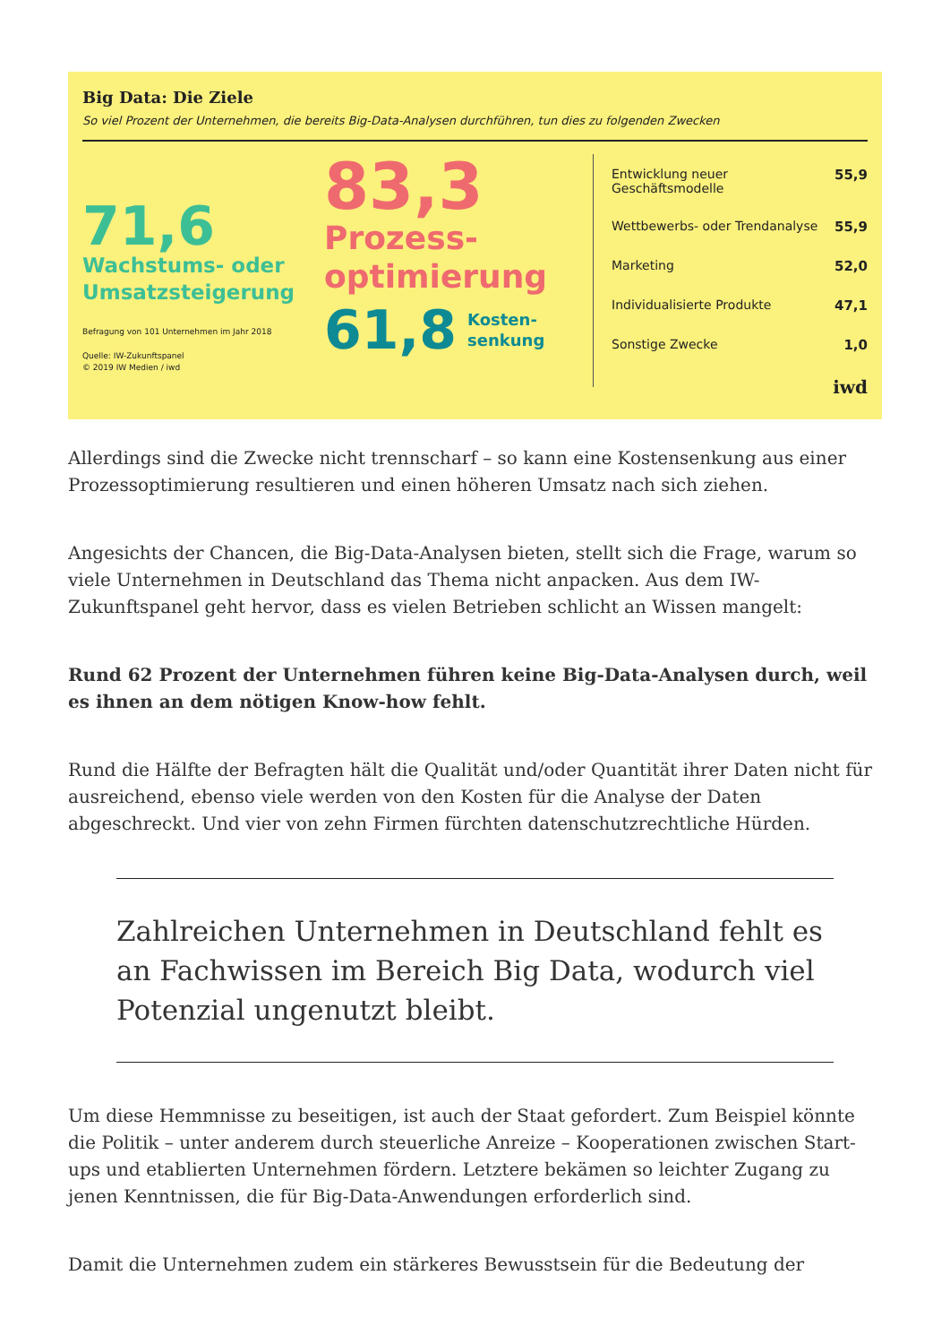Big Data: Die Ziele
So viel Prozent der Unternehmen, die bereits Big-Data-Analysen durchführen, tun dies zu folgenden Zwecken
71,6
Wachstums- oder Umsatzsteigerung
Befragung von 101 Unternehmen im Jahr 2018
Quelle: IW-Zukunftspanel
© 2019 IW Medien / iwd
83,3
Prozess-
optimierung
61,8 Kosten-
senkung
Entwicklung neuer Geschäftsmodelle 55,9
Wettbewerbs- oder Trendanalyse 55,9
Marketing 52,0
Individualisierte Produkte 47,1
Sonstige Zwecke 1,0
iwd
Allerdings sind die Zwecke nicht trennscharf – so kann eine Kostensenkung aus einer Prozessoptimierung resultieren und einen höheren Umsatz nach sich ziehen.
Angesichts der Chancen, die Big-Data-Analysen bieten, stellt sich die Frage, warum so viele Unternehmen in Deutschland das Thema nicht anpacken. Aus dem IW-Zukunftspanel geht hervor, dass es vielen Betrieben schlicht an Wissen mangelt:
Rund 62 Prozent der Unternehmen führen keine Big-Data-Analysen durch, weil es ihnen an dem nötigen Know-how fehlt.
Rund die Hälfte der Befragten hält die Qualität und/oder Quantität ihrer Daten nicht für ausreichend, ebenso viele werden von den Kosten für die Analyse der Daten abgeschreckt. Und vier von zehn Firmen fürchten datenschutzrechtliche Hürden.
Zahlreichen Unternehmen in Deutschland fehlt es an Fachwissen im Bereich Big Data, wodurch viel Potenzial ungenutzt bleibt.
Um diese Hemmnisse zu beseitigen, ist auch der Staat gefordert. Zum Beispiel könnte die Politik – unter anderem durch steuerliche Anreize – Kooperationen zwischen Start-ups und etablierten Unternehmen fördern. Letztere bekämen so leichter Zugang zu jenen Kenntnissen, die für Big-Data-Anwendungen erforderlich sind.
Damit die Unternehmen zudem ein stärkeres Bewusstsein für die Bedeutung der